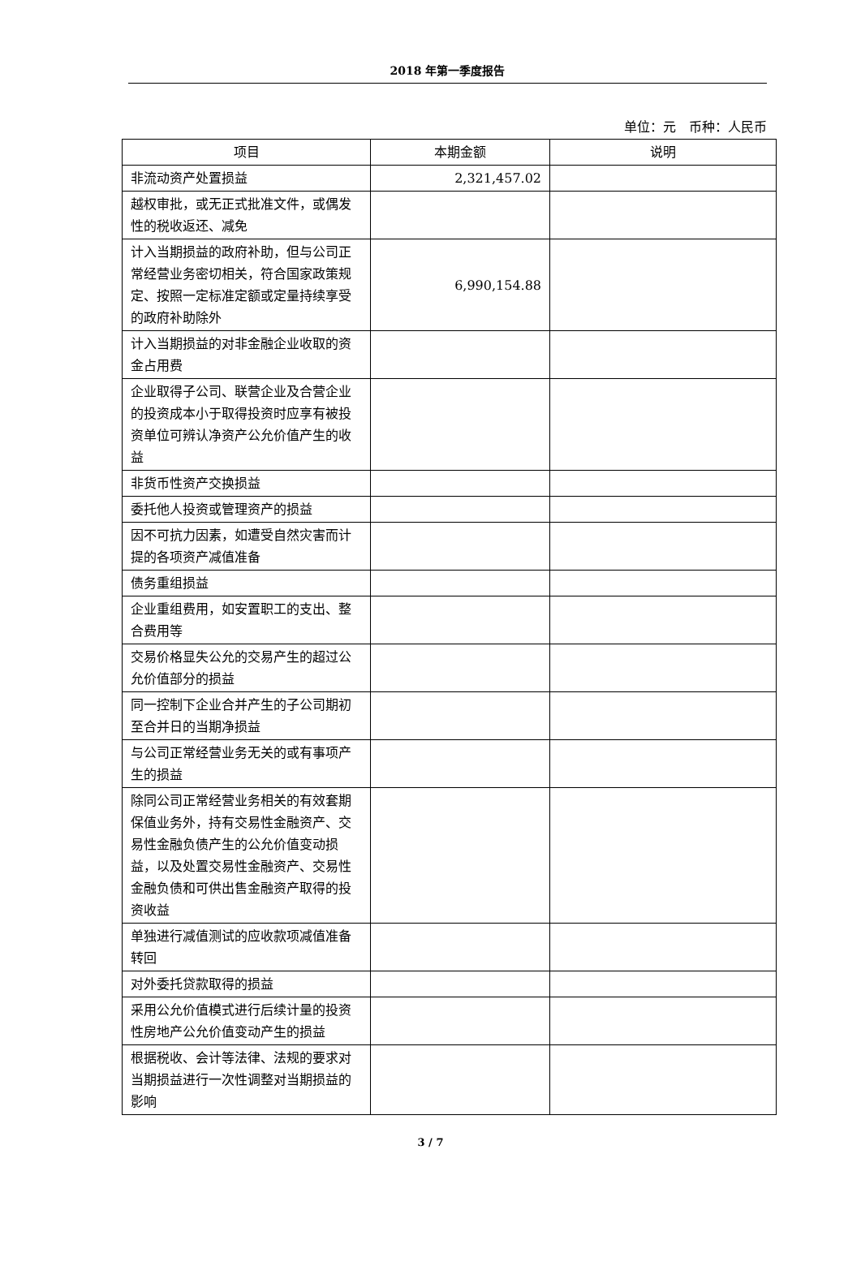2018 年第一季度报告
单位：元　币种：人民币
| 项目 | 本期金额 | 说明 |
| --- | --- | --- |
| 非流动资产处置损益 | 2,321,457.02 | |
| 越权审批，或无正式批准文件，或偶发性的税收返还、减免 | | |
| 计入当期损益的政府补助，但与公司正常经营业务密切相关，符合国家政策规定、按照一定标准定额或定量持续享受的政府补助除外 | 6,990,154.88 | |
| 计入当期损益的对非金融企业收取的资金占用费 | | |
| 企业取得子公司、联营企业及合营企业的投资成本小于取得投资时应享有被投资单位可辨认净资产公允价值产生的收益 | | |
| 非货币性资产交换损益 | | |
| 委托他人投资或管理资产的损益 | | |
| 因不可抗力因素，如遭受自然灾害而计提的各项资产减值准备 | | |
| 债务重组损益 | | |
| 企业重组费用，如安置职工的支出、整合费用等 | | |
| 交易价格显失公允的交易产生的超过公允价值部分的损益 | | |
| 同一控制下企业合并产生的子公司期初至合并日的当期净损益 | | |
| 与公司正常经营业务无关的或有事项产生的损益 | | |
| 除同公司正常经营业务相关的有效套期保值业务外，持有交易性金融资产、交易性金融负债产生的公允价值变动损益，以及处置交易性金融资产、交易性金融负债和可供出售金融资产取得的投资收益 | | |
| 单独进行减值测试的应收款项减值准备转回 | | |
| 对外委托贷款取得的损益 | | |
| 采用公允价值模式进行后续计量的投资性房地产公允价值变动产生的损益 | | |
| 根据税收、会计等法律、法规的要求对当期损益进行一次性调整对当期损益的影响 | | |
3 / 7